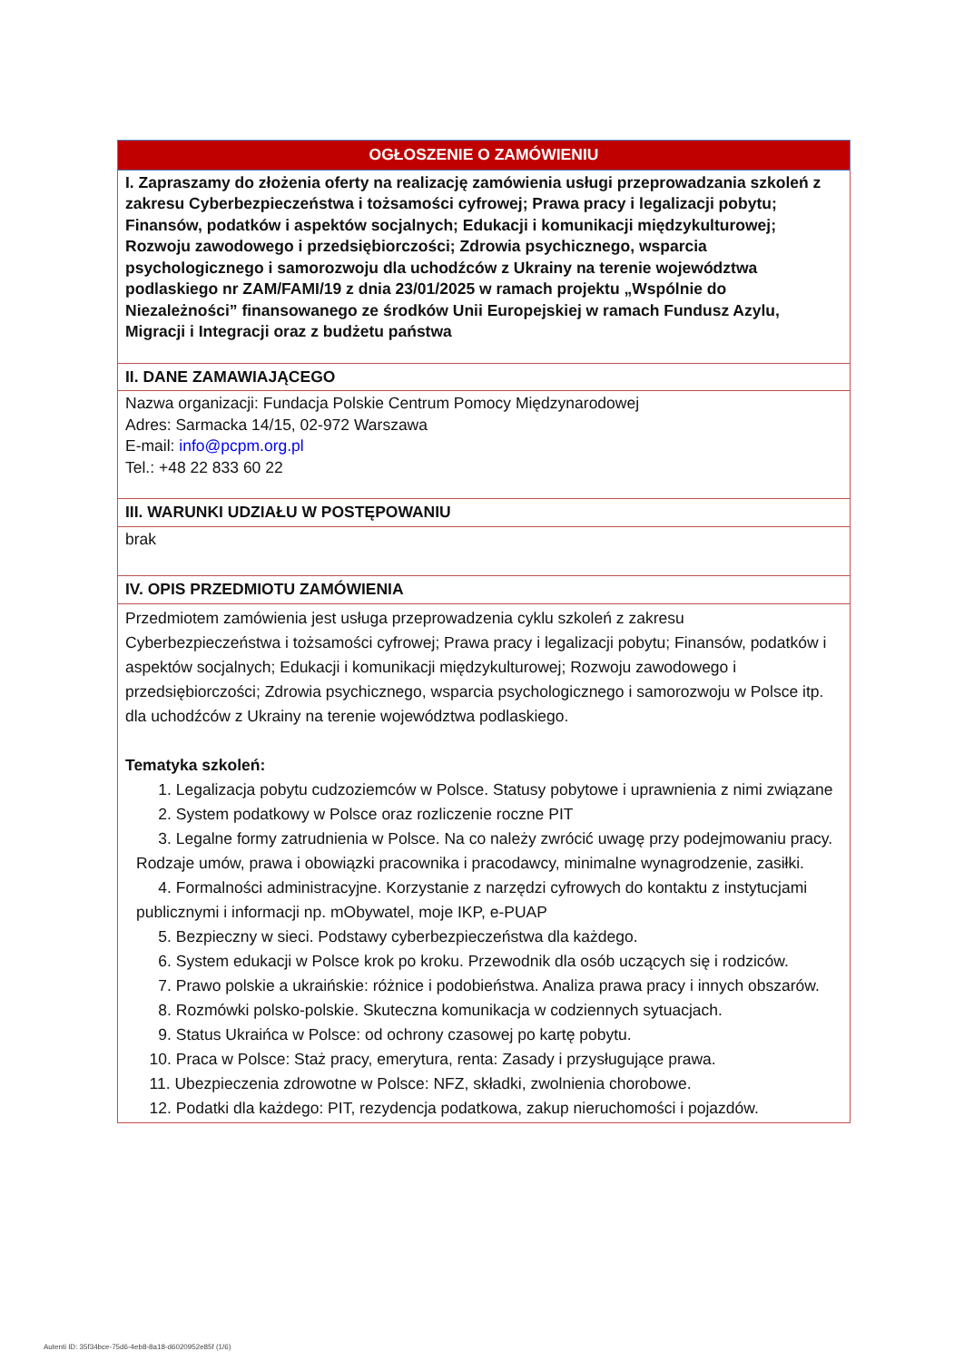| OGŁOSZENIE O ZAMÓWIENIU |
| I. Zapraszamy do złożenia oferty na realizację zamówienia usługi przeprowadzania szkoleń z zakresu Cyberbezpieczeństwa i tożsamości cyfrowej; Prawa pracy i legalizacji pobytu; Finansów, podatków i aspektów socjalnych; Edukacji i komunikacji międzykulturowej; Rozwoju zawodowego i przedsiębiorczości; Zdrowia psychicznego, wsparcia psychologicznego i samorozwoju dla uchodźców z Ukrainy na terenie województwa podlaskiego nr ZAM/FAMI/19 z dnia 23/01/2025 w ramach projektu „Wspólnie do Niezależności” finansowanego ze środków Unii Europejskiej w ramach Fundusz Azylu, Migracji i Integracji oraz z budżetu państwa |
| II. DANE ZAMAWIAJĄCEGO |
| Nazwa organizacji: Fundacja Polskie Centrum Pomocy Międzynarodowej Adres: Sarmacka 14/15, 02-972 Warszawa E-mail: info@pcpm.org.pl Tel.: +48 22 833 60 22 |
| III. WARUNKI UDZIAŁU W POSTĘPOWANIU |
| brak |
| IV. OPIS PRZEDMIOTU ZAMÓWIENIA |
| Przedmiotem zamówienia jest usługa przeprowadzenia cyklu szkoleń z zakresu Cyberbezpieczeństwa i tożsamości cyfrowej; Prawa pracy i legalizacji pobytu; Finansów, podatków i aspektów socjalnych; Edukacji i komunikacji międzykulturowej; Rozwoju zawodowego i przedsiębiorczości; Zdrowia psychicznego, wsparcia psychologicznego i samorozwoju w Polsce itp. dla uchodźców z Ukrainy na terenie województwa podlaskiego. Tematyka szkoleń: 1. Legalizacja pobytu cudzoziemców w Polsce. Statusy pobytowe i uprawnienia z nimi związane 2. System podatkowy w Polsce oraz rozliczenie roczne PIT 3. Legalne formy zatrudnienia w Polsce. Na co należy zwrócić uwagę przy podejmowaniu pracy. Rodzaje umów, prawa i obowiązki pracownika i pracodawcy, minimalne wynagrodzenie, zasiłki. 4. Formalności administracyjne. Korzystanie z narzędzi cyfrowych do kontaktu z instytucjami publicznymi i informacji np. mObywatel, moje IKP, e-PUAP 5. Bezpieczny w sieci. Podstawy cyberbezpieczeństwa dla każdego. 6. System edukacji w Polsce krok po kroku. Przewodnik dla osób uczących się i rodziców. 7. Prawo polskie a ukraińskie: różnice i podobieństwa. Analiza prawa pracy i innych obszarów. 8. Rozmówki polsko-polskie. Skuteczna komunikacja w codziennych sytuacjach. 9. Status Ukraińca w Polsce: od ochrony czasowej po kartę pobytu. 10. Praca w Polsce: Staż pracy, emerytura, renta: Zasady i przysługujące prawa. 11. Ubezpieczenia zdrowotne w Polsce: NFZ, składki, zwolnienia chorobowe. 12. Podatki dla każdego: PIT, rezydencja podatkowa, zakup nieruchomości i pojazdów. |
Autenti ID: 35f34bce-75d6-4eb8-8a18-d6020952e85f (1/6)